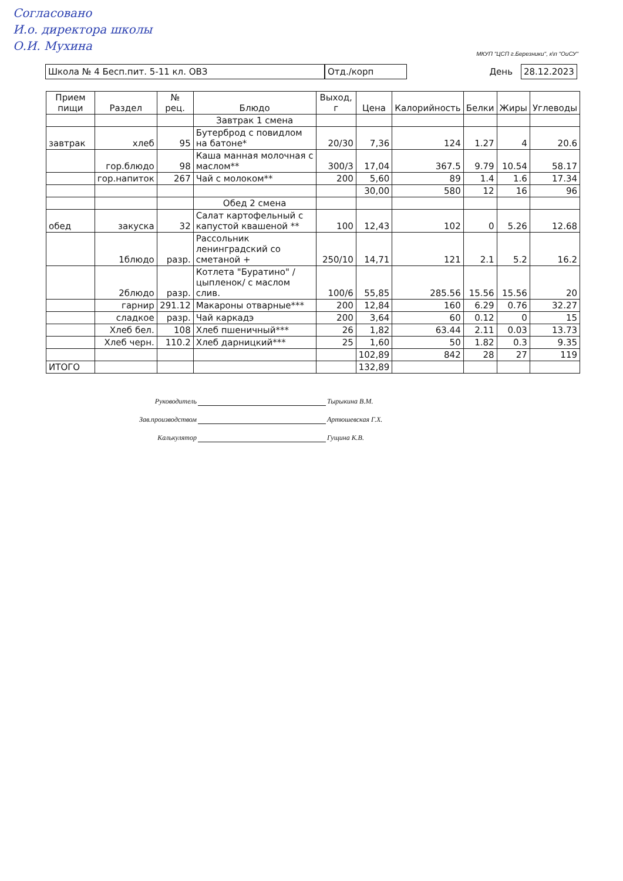Согласовано
И.о. директора школы
О.И. Мухина
МКУП "ЦСП г.Березники", к\п "ОиСУ"
Школа № 4 Бесп.пит. 5-11 кл. ОВЗ Отд./корп
День
28.12.2023
| Прием пищи | Раздел | № рец. | Блюдо | Выход, г | Цена | Калорийность | Белки | Жиры | Углеводы |
| --- | --- | --- | --- | --- | --- | --- | --- | --- | --- |
| | | | Завтрак 1 смена | | | | | | |
| завтрак | хлеб | 95 | Бутерброд с повидлом на батоне* | 20/30 | 7,36 | 124 | 1.27 | 4 | 20.6 |
| | гор.блюдо | 98 | Каша манная молочная с маслом** | 300/3 | 17,04 | 367.5 | 9.79 | 10.54 | 58.17 |
| | гор.напиток | 267 | Чай с молоком** | 200 | 5,60 | 89 | 1.4 | 1.6 | 17.34 |
| | | | | | 30,00 | 580 | 12 | 16 | 96 |
| | | | Обед 2 смена | | | | | | |
| обед | закуска | 32 | Салат картофельный с капустой квашеной ** | 100 | 12,43 | 102 | 0 | 5.26 | 12.68 |
| | 1блюдо | разр. | Рассольник ленинградский со сметаной + | 250/10 | 14,71 | 121 | 2.1 | 5.2 | 16.2 |
| | 2блюдо | разр. | Котлета "Буратино" /цыпленок/ с маслом слив. | 100/6 | 55,85 | 285.56 | 15.56 | 15.56 | 20 |
| | гарнир | 291.12 | Макароны отварные*** | 200 | 12,84 | 160 | 6.29 | 0.76 | 32.27 |
| | сладкое | разр. | Чай каркадэ | 200 | 3,64 | 60 | 0.12 | 0 | 15 |
| | Хлеб бел. | 108 | Хлеб пшеничный*** | 26 | 1,82 | 63.44 | 2.11 | 0.03 | 13.73 |
| | Хлеб черн. | 110.2 | Хлеб дарницкий*** | 25 | 1,60 | 50 | 1.82 | 0.3 | 9.35 |
| | | | | | 102,89 | 842 | 28 | 27 | 119 |
| ИТОГО | | | | | 132,89 | | | | |
Руководитель Тырыкина В.М.
Зав.производством Артюшевская Г.Х.
Калькулятор Гущина К.В.